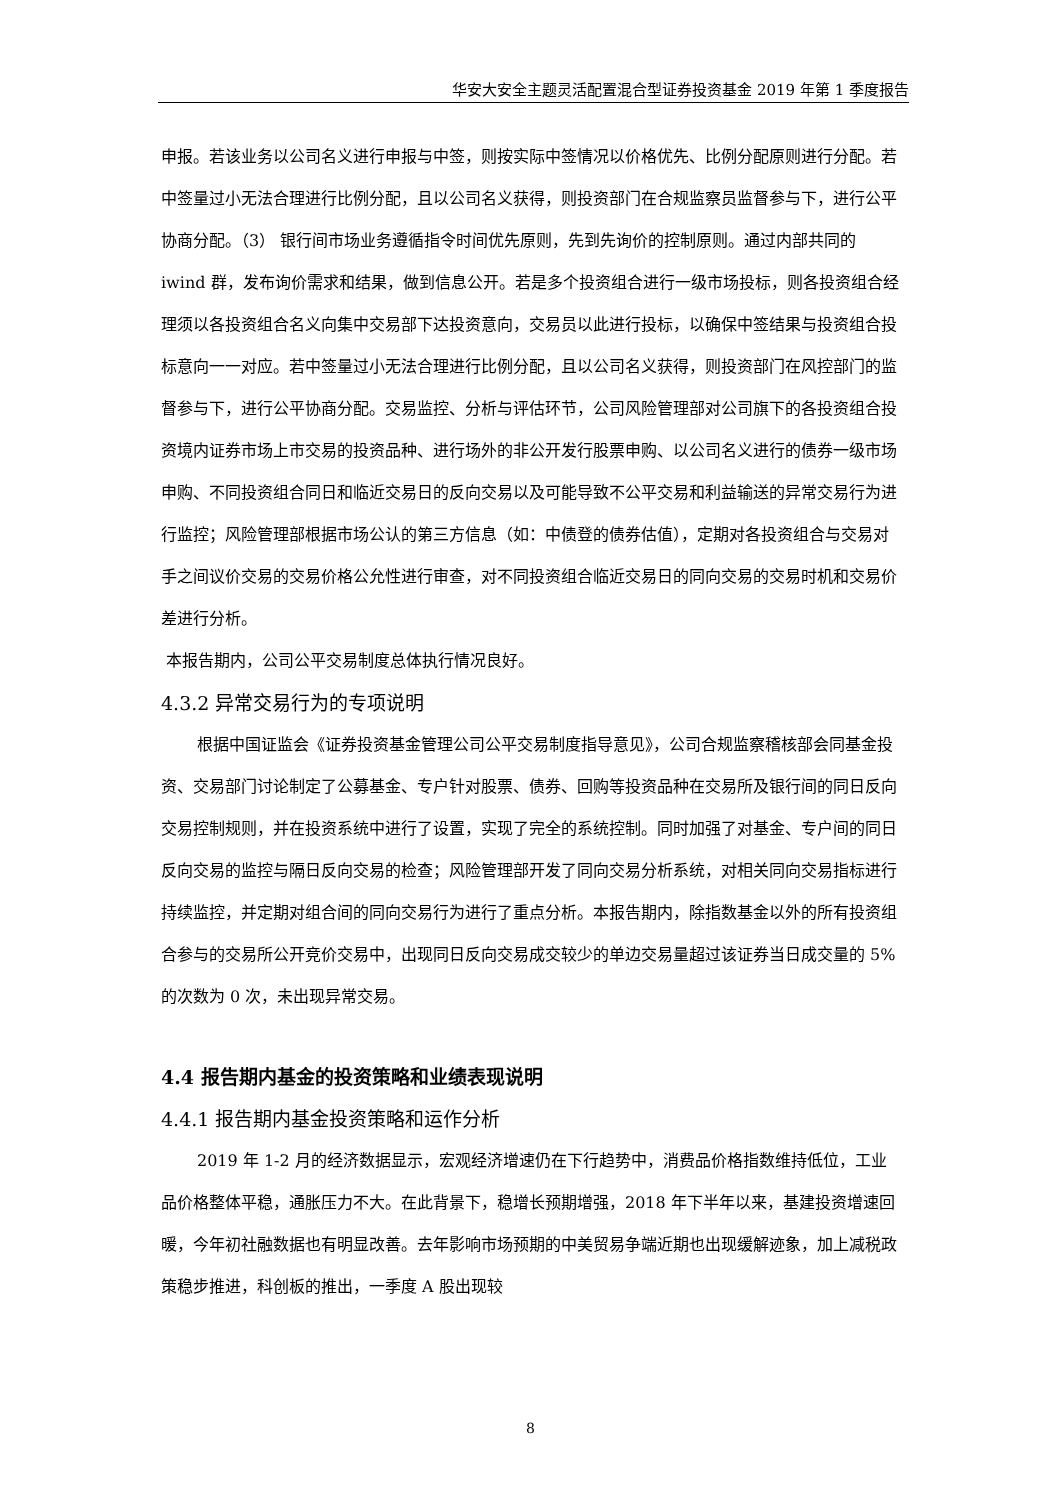华安大安全主题灵活配置混合型证券投资基金 2019 年第 1 季度报告
申报。若该业务以公司名义进行申报与中签，则按实际中签情况以价格优先、比例分配原则进行分配。若中签量过小无法合理进行比例分配，且以公司名义获得，则投资部门在合规监察员监督参与下，进行公平协商分配。（3） 银行间市场业务遵循指令时间优先原则，先到先询价的控制原则。通过内部共同的 iwind 群，发布询价需求和结果，做到信息公开。若是多个投资组合进行一级市场投标，则各投资组合经理须以各投资组合名义向集中交易部下达投资意向，交易员以此进行投标，以确保中签结果与投资组合投标意向一一对应。若中签量过小无法合理进行比例分配，且以公司名义获得，则投资部门在风控部门的监督参与下，进行公平协商分配。交易监控、分析与评估环节，公司风险管理部对公司旗下的各投资组合投资境内证券市场上市交易的投资品种、进行场外的非公开发行股票申购、以公司名义进行的债券一级市场申购、不同投资组合同日和临近交易日的反向交易以及可能导致不公平交易和利益输送的异常交易行为进行监控；风险管理部根据市场公认的第三方信息（如：中债登的债券估值），定期对各投资组合与交易对手之间议价交易的交易价格公允性进行审查，对不同投资组合临近交易日的同向交易的交易时机和交易价差进行分析。
本报告期内，公司公平交易制度总体执行情况良好。
4.3.2 异常交易行为的专项说明
根据中国证监会《证券投资基金管理公司公平交易制度指导意见》，公司合规监察稽核部会同基金投资、交易部门讨论制定了公募基金、专户针对股票、债券、回购等投资品种在交易所及银行间的同日反向交易控制规则，并在投资系统中进行了设置，实现了完全的系统控制。同时加强了对基金、专户间的同日反向交易的监控与隔日反向交易的检查；风险管理部开发了同向交易分析系统，对相关同向交易指标进行持续监控，并定期对组合间的同向交易行为进行了重点分析。本报告期内，除指数基金以外的所有投资组合参与的交易所公开竞价交易中，出现同日反向交易成交较少的单边交易量超过该证券当日成交量的 5%的次数为 0 次，未出现异常交易。
4.4 报告期内基金的投资策略和业绩表现说明
4.4.1 报告期内基金投资策略和运作分析
2019 年 1-2 月的经济数据显示，宏观经济增速仍在下行趋势中，消费品价格指数维持低位，工业品价格整体平稳，通胀压力不大。在此背景下，稳增长预期增强，2018 年下半年以来，基建投资增速回暖，今年初社融数据也有明显改善。去年影响市场预期的中美贸易争端近期也出现缓解迹象，加上减税政策稳步推进，科创板的推出，一季度 A 股出现较
8